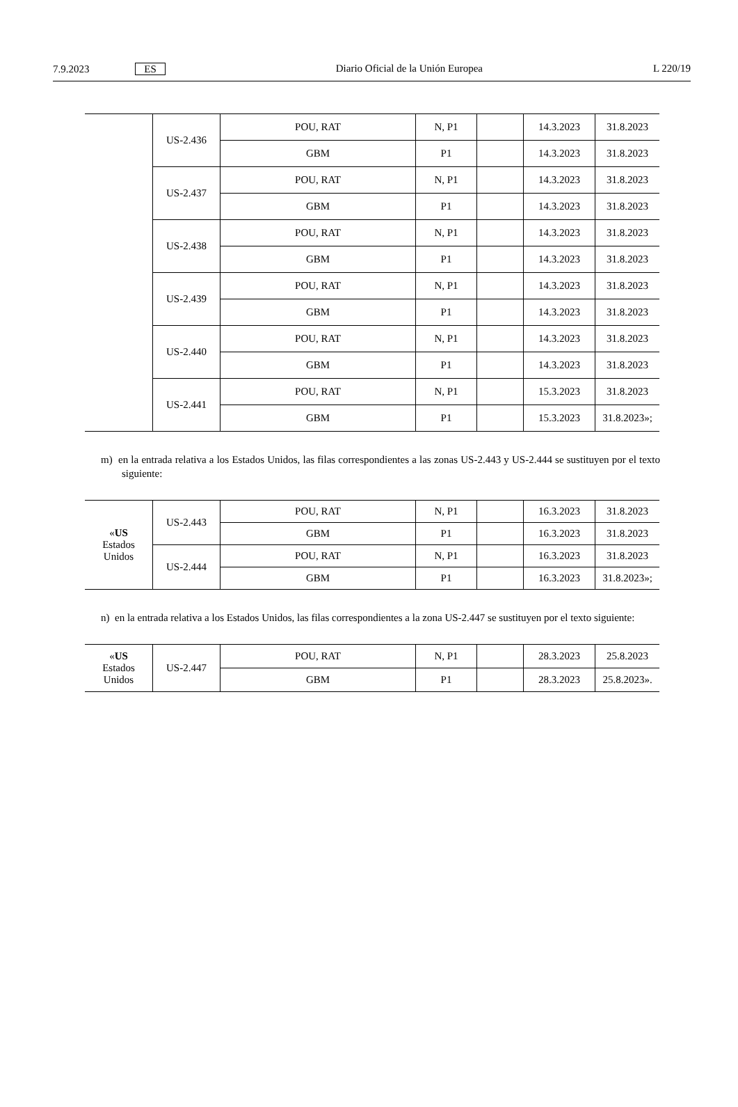7.9.2023 ES Diario Oficial de la Unión Europea L 220/19
| | US-2.436 | POU, RAT | N, P1 | | 14.3.2023 | 31.8.2023 |
| | | GBM | P1 | | 14.3.2023 | 31.8.2023 |
| | US-2.437 | POU, RAT | N, P1 | | 14.3.2023 | 31.8.2023 |
| | | GBM | P1 | | 14.3.2023 | 31.8.2023 |
| | US-2.438 | POU, RAT | N, P1 | | 14.3.2023 | 31.8.2023 |
| | | GBM | P1 | | 14.3.2023 | 31.8.2023 |
| | US-2.439 | POU, RAT | N, P1 | | 14.3.2023 | 31.8.2023 |
| | | GBM | P1 | | 14.3.2023 | 31.8.2023 |
| | US-2.440 | POU, RAT | N, P1 | | 14.3.2023 | 31.8.2023 |
| | | GBM | P1 | | 14.3.2023 | 31.8.2023 |
| | US-2.441 | POU, RAT | N, P1 | | 15.3.2023 | 31.8.2023 |
| | | GBM | P1 | | 15.3.2023 | 31.8.2023»; |
m) en la entrada relativa a los Estados Unidos, las filas correspondientes a las zonas US-2.443 y US-2.444 se sustituyen por el texto siguiente:
| « US Estados Unidos | US-2.443 | POU, RAT | N, P1 | | 16.3.2023 | 31.8.2023 |
| | | GBM | P1 | | 16.3.2023 | 31.8.2023 |
| | US-2.444 | POU, RAT | N, P1 | | 16.3.2023 | 31.8.2023 |
| | | GBM | P1 | | 16.3.2023 | 31.8.2023»; |
n) en la entrada relativa a los Estados Unidos, las filas correspondientes a la zona US-2.447 se sustituyen por el texto siguiente:
| « US Estados Unidos | US-2.447 | POU, RAT | N, P1 | | 28.3.2023 | 25.8.2023 |
| | | GBM | P1 | | 28.3.2023 | 25.8.2023». |